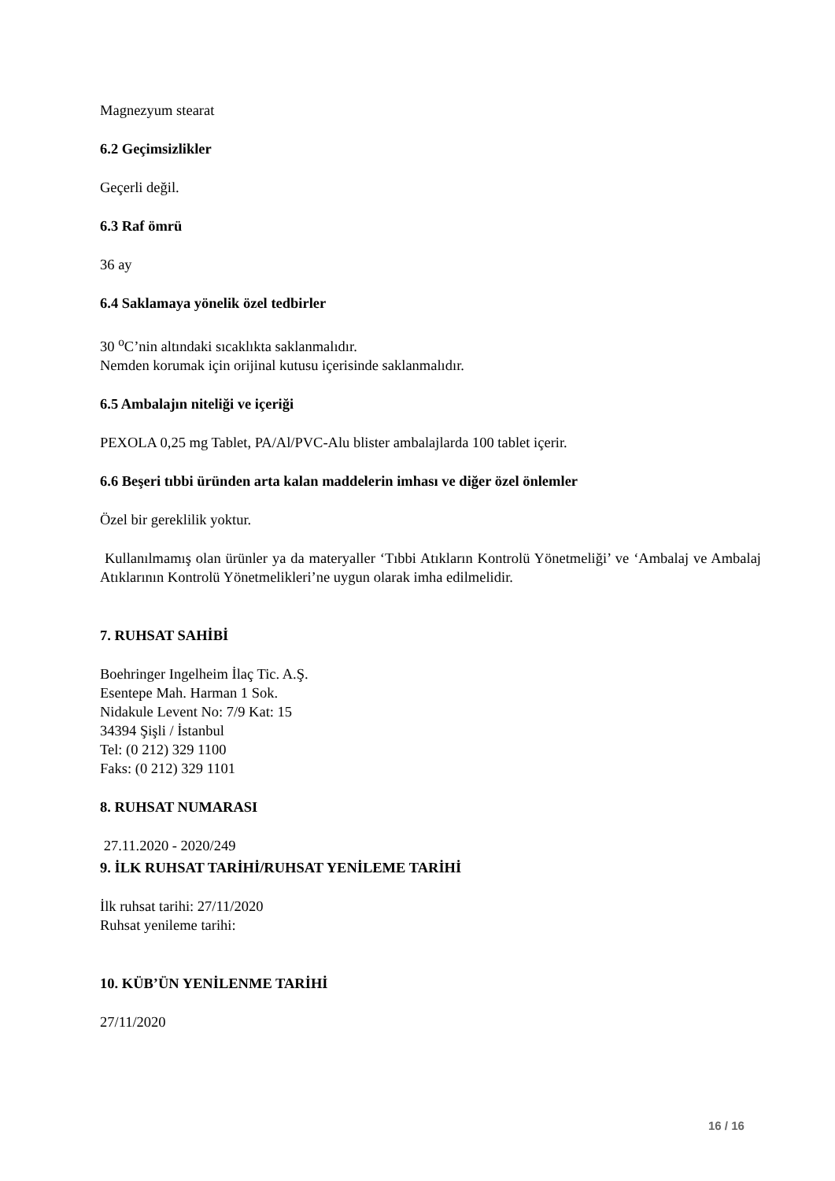Magnezyum stearat
6.2 Geçimsizlikler
Geçerli değil.
6.3 Raf ömrü
36 ay
6.4 Saklamaya yönelik özel tedbirler
30 <sup>o</sup>C’nin altındaki sıcaklıkta saklanmalıdır.
Nemden korumak için orijinal kutusu içerisinde saklanmalıdır.
6.5 Ambalajın niteliği ve içeriği
PEXOLA 0,25 mg Tablet, PA/Al/PVC-Alu blister ambalajlarda 100 tablet içerir.
6.6 Beşeri tıbbi üründen arta kalan maddelerin imhası ve diğer özel önlemler
Özel bir gereklilik yoktur.
Kullanılmamış olan ürünler ya da materyaller ‘Tıbbi Atıkların Kontrolü Yönetmeliği’ ve ‘Ambalaj ve Ambalaj Atıklarının Kontrolü Yönetmelikleri’ne uygun olarak imha edilmelidir.
7. RUHSAT SAHİBİ
Boehringer Ingelheim İlaç Tic. A.Ş.
Esentepe Mah. Harman 1 Sok.
Nidakule Levent No: 7/9 Kat: 15
34394 Şişli / İstanbul
Tel: (0 212) 329 1100
Faks: (0 212) 329 1101
8. RUHSAT NUMARASI
27.11.2020 - 2020/249
9. İLK RUHSAT TARİHİ/RUHSAT YENİLEME TARİHİ
İlk ruhsat tarihi: 27/11/2020
Ruhsat yenileme tarihi:
10. KÜB’ÜN YENİLENME TARİHİ
27/11/2020
16 / 16